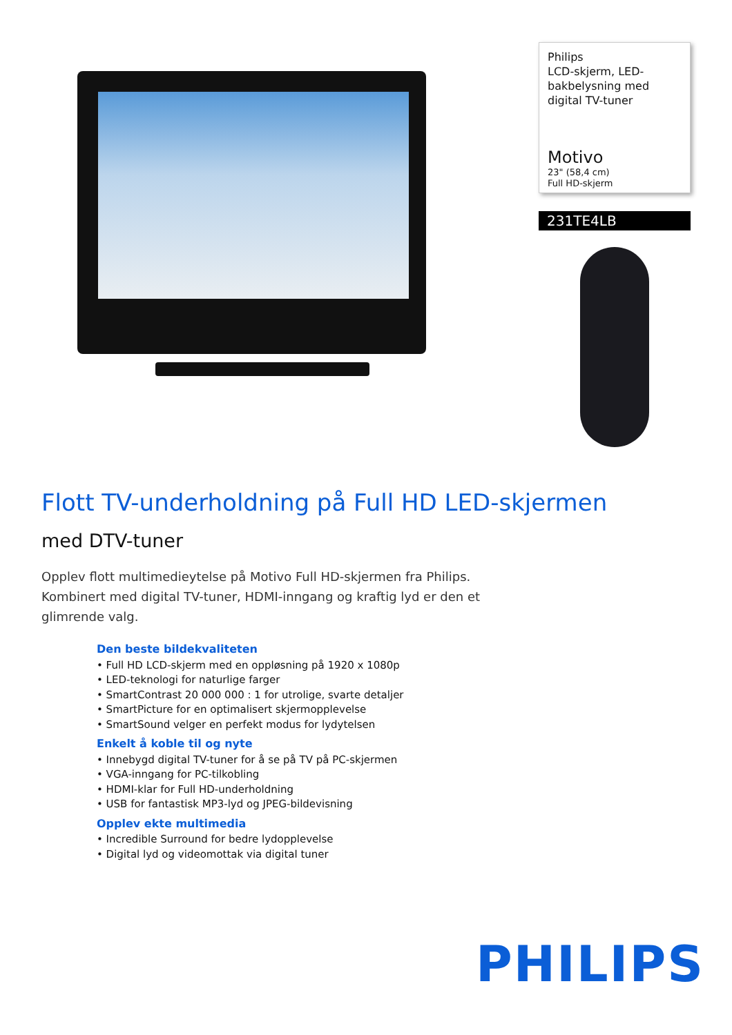Philips
LCD-skjerm, LED-bakbelysning med digital TV-tuner
Motivo
23" (58,4 cm)
Full HD-skjerm
231TE4LB
Flott TV-underholdning på Full HD LED-skjermen
med DTV-tuner
Opplev flott multimedieytelse på Motivo Full HD-skjermen fra Philips. Kombinert med digital TV-tuner, HDMI-inngang og kraftig lyd er den et glimrende valg.
Den beste bildekvaliteten
• Full HD LCD-skjerm med en oppløsning på 1920 x 1080p
• LED-teknologi for naturlige farger
• SmartContrast 20 000 000 : 1 for utrolige, svarte detaljer
• SmartPicture for en optimalisert skjermopplevelse
• SmartSound velger en perfekt modus for lydytelsen
Enkelt å koble til og nyte
• Innebygd digital TV-tuner for å se på TV på PC-skjermen
• VGA-inngang for PC-tilkobling
• HDMI-klar for Full HD-underholdning
• USB for fantastisk MP3-lyd og JPEG-bildevisning
Opplev ekte multimedia
• Incredible Surround for bedre lydopplevelse
• Digital lyd og videomottak via digital tuner
PHILIPS